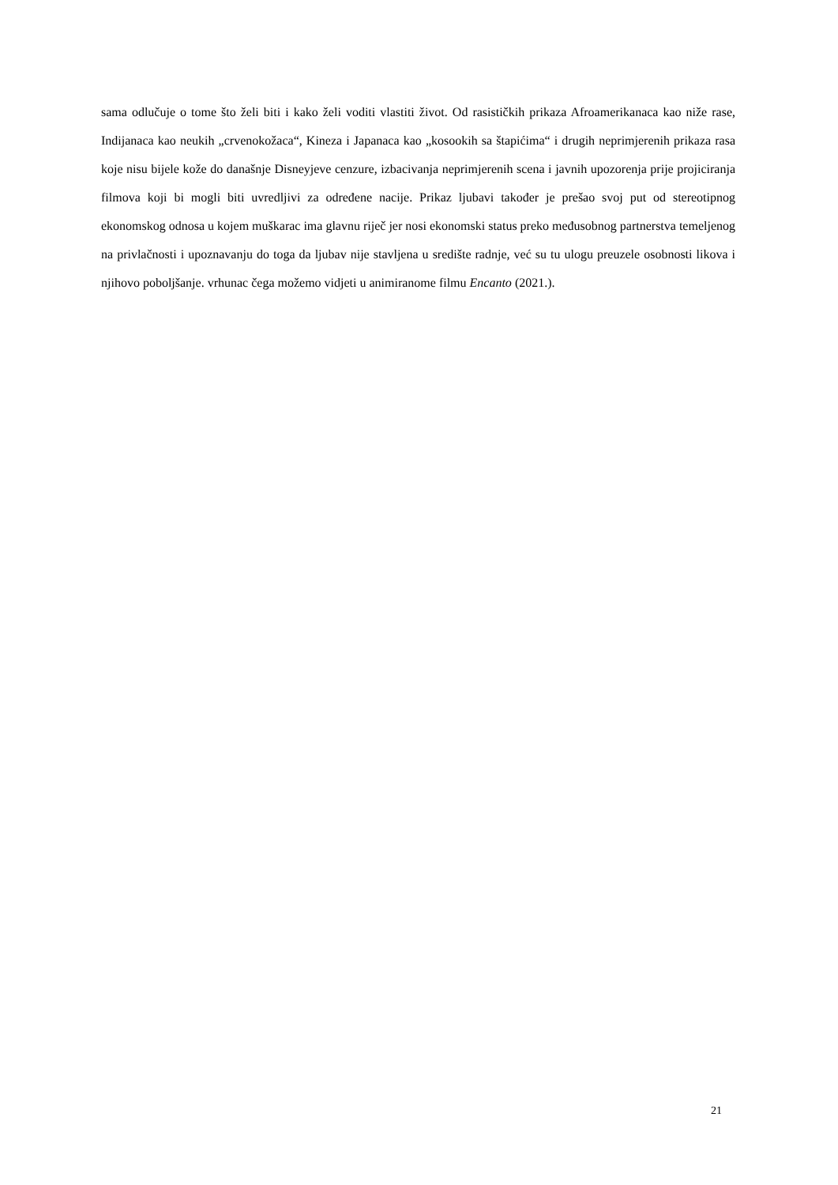sama odlučuje o tome što želi biti i kako želi voditi vlastiti život. Od rasističkih prikaza Afroamerikanaca kao niže rase, Indijanaca kao neukih „crvenokožaca“, Kineza i Japanaca kao „kosookih sa štapićima“ i drugih neprimjerenih prikaza rasa koje nisu bijele kože do današnje Disneyjeve cenzure, izbacivanja neprimjerenih scena i javnih upozorenja prije projiciranja filmova koji bi mogli biti uvredljivi za određene nacije. Prikaz ljubavi također je prešao svoj put od stereotipnog ekonomskog odnosa u kojem muškarac ima glavnu riječ jer nosi ekonomski status preko međusobnog partnerstva temeljenog na privlačnosti i upoznavanju do toga da ljubav nije stavljena u središte radnje, već su tu ulogu preuzele osobnosti likova i njihovo poboljšanje. vrhunac čega možemo vidjeti u animiranome filmu Encanto (2021.).
21